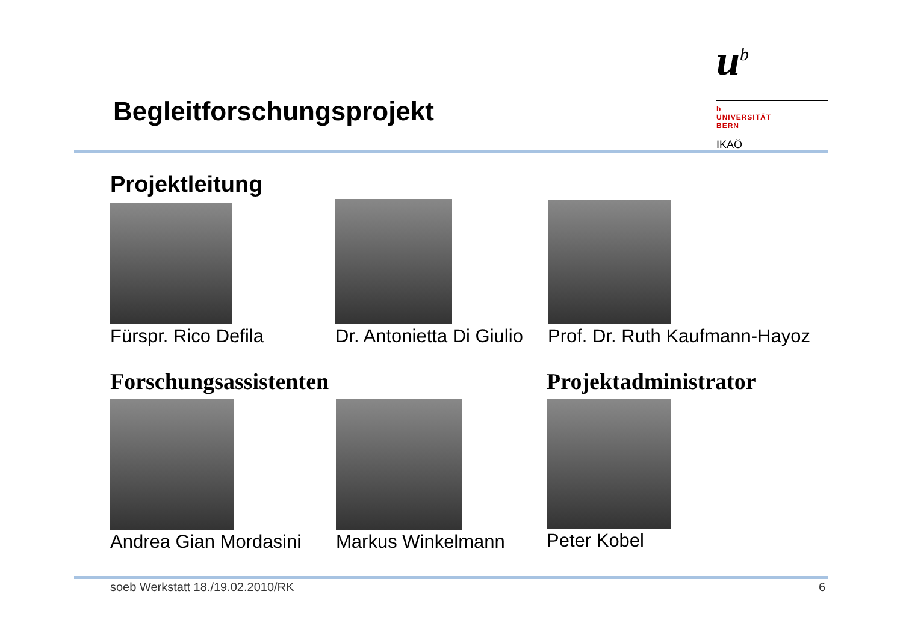Begleitforschungsprojekt
u<sup>b</sup>
b
UNIVERSITÄT
BERN
IKAÖ
Projektleitung
Fürspr. Rico Defila Dr. Antonietta Di Giulio Prof. Dr. Ruth Kaufmann-Hayoz
Forschungsassistenten Projektadministrator
Andrea Gian Mordasini Markus Winkelmann Peter Kobel
soeb Werkstatt 18./19.02.2010/RK
6